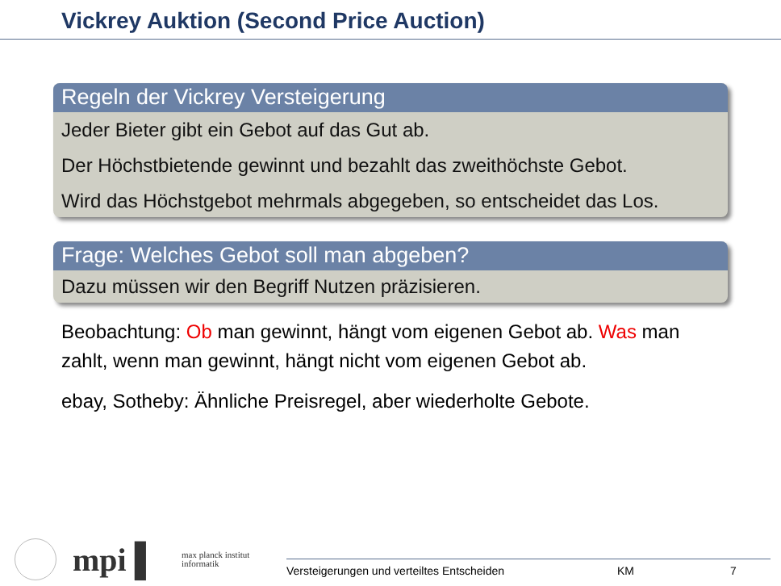Vickrey Auktion (Second Price Auction)
Regeln der Vickrey Versteigerung
Jeder Bieter gibt ein Gebot auf das Gut ab.
Der Höchstbietende gewinnt und bezahlt das zweithöchste Gebot.
Wird das Höchstgebot mehrmals abgegeben, so entscheidet das Los.
Frage: Welches Gebot soll man abgeben?
Dazu müssen wir den Begriff Nutzen präzisieren.
Beobachtung: Ob man gewinnt, hängt vom eigenen Gebot ab. Was man zahlt, wenn man gewinnt, hängt nicht vom eigenen Gebot ab.
ebay, Sotheby: Ähnliche Preisregel, aber wiederholte Gebote.
mpi ▌
max planck institut
informatik
Versteigerungen und verteiltes Entscheiden KM 7